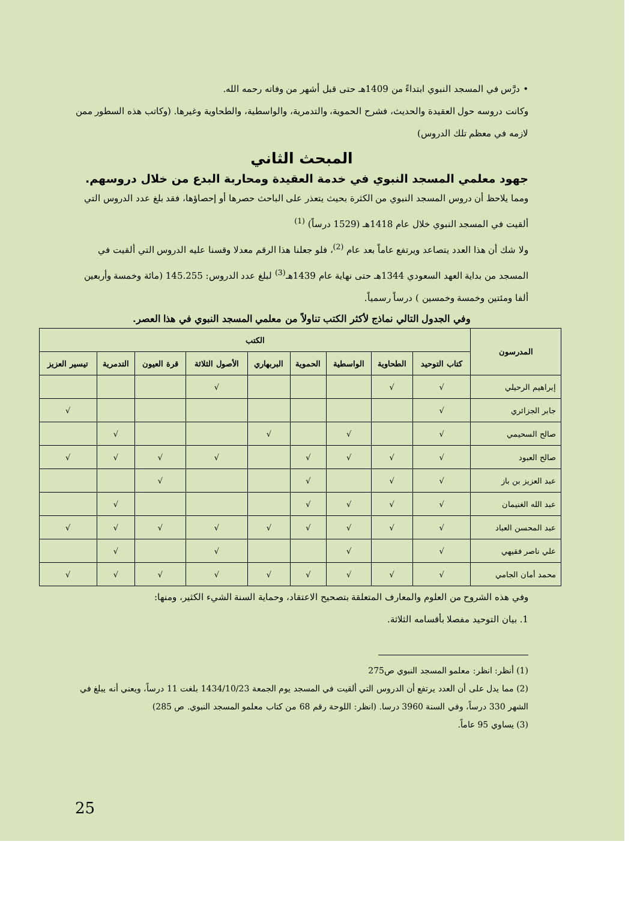• درَّس في المسجد النبوي ابتداءً من 1409هـ حتى قبل أشهر من وفاته رحمه الله.
وكانت دروسه حول العقيدة والحديث، فشرح الحموية، والتدمرية، والواسطية، والطحاوية وغيرها. (وكاتب هذه السطور ممن لازمه في معظم تلك الدروس)
المبحث الثاني
جهود معلمي المسجد النبوي في خدمة العقيدة ومحاربة البدع من خلال دروسهم.
ومما يلاحظ أن دروس المسجد النبوي من الكثرة بحيث يتعذر على الباحث حصرها أو إحصاؤها، فقد بلغ عدد الدروس التي ألقيت في المسجد النبوي خلال عام 1418هـ (1529 درساً) <sup>(1)</sup>
ولا شك أن هذا العدد يتصاعد ويرتفع عاماً بعد عام <sup>(2)</sup>، فلو جعلنا هذا الرقم معدلا وقسنا عليه الدروس التي ألقيت في المسجد من بداية العهد السعودي 1344هـ حتى نهاية عام 1439هـ<sup>(3)</sup> لبلغ عدد الدروس: 145.255 (مائة وخمسة وأربعين ألفا ومئتين وخمسة وخمسين ) درساً رسمياً.
وفي الجدول التالي نماذج لأكثر الكتب تناولاً من معلمي المسجد النبوي في هذا العصر.
| المدرسون | الكتب | | | | | | | | |
| --- | --- | --- | --- | --- | --- | --- | --- | --- | --- |
| | كتاب التوحيد | الطحاوية | الواسطية | الحموية | البربهاري | الأصول الثلاثة | قرة العيون | التدمرية | تيسير العزيز |
| إبراهيم الرحيلي | √ | √ | | | | √ | | | |
| جابر الجزائري | √ | | | | | | | | √ |
| صالح السحيمي | √ | | √ | | √ | | | √ | |
| صالح العبود | √ | √ | √ | √ | | √ | √ | √ | √ |
| عبد العزيز بن باز | √ | √ | | √ | | | √ | | |
| عبد الله الغنيمان | √ | √ | √ | √ | | | | √ | |
| عبد المحسن العباد | √ | √ | √ | √ | √ | √ | √ | √ | √ |
| علي ناصر فقيهي | √ | | √ | | | √ | | √ | |
| محمد أمان الجامي | √ | √ | √ | √ | √ | √ | √ | √ | √ |
وفي هذه الشروح من العلوم والمعارف المتعلقة بتصحيح الاعتقاد، وحماية السنة الشيء الكثير، ومنها:
1. بيان التوحيد مفصلا بأقسامه الثلاثة.
(1) أنظر: انظر: معلمو المسجد النبوي ص275
(2) مما يدل على أن العدد يرتفع أن الدروس التي ألقيت في المسجد يوم الجمعة 1434/10/23 بلغت 11 درساً، ويعني أنه يبلغ في الشهر 330 درساً، وفي السنة 3960 درسا. (انظر: اللوحة رقم 68 من كتاب معلمو المسجد النبوي. ص 285)
(3) يساوي 95 عاماً.
25